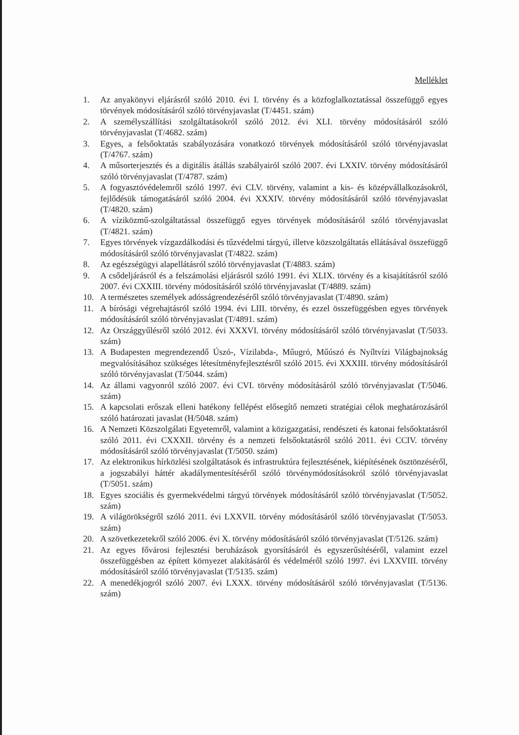Melléklet
1. Az anyakönyvi eljárásról szóló 2010. évi I. törvény és a közfoglalkoztatással összefüggő egyes törvények módosításáról szóló törvényjavaslat (T/4451. szám)
2. A személyszállítási szolgáltatásokról szóló 2012. évi XLI. törvény módosításáról szóló törvényjavaslat (T/4682. szám)
3. Egyes, a felsőoktatás szabályozására vonatkozó törvények módosításáról szóló törvényjavaslat (T/4767. szám)
4. A műsorterjesztés és a digitális átállás szabályairól szóló 2007. évi LXXIV. törvény módosításáról szóló törvényjavaslat (T/4787. szám)
5. A fogyasztóvédelemről szóló 1997. évi CLV. törvény, valamint a kis- és középvállalkozásokról, fejlődésük támogatásáról szóló 2004. évi XXXIV. törvény módosításáról szóló törvényjavaslat (T/4820. szám)
6. A víziközmű-szolgáltatással összefüggő egyes törvények módosításáról szóló törvényjavaslat (T/4821. szám)
7. Egyes törvények vízgazdálkodási és tűzvédelmi tárgyú, illetve közszolgáltatás ellátásával összefüggő módosításáról szóló törvényjavaslat (T/4822. szám)
8. Az egészségügyi alapellátásról szóló törvényjavaslat (T/4883. szám)
9. A csődeljárásról és a felszámolási eljárásról szóló 1991. évi XLIX. törvény és a kisajátításról szóló 2007. évi CXXIII. törvény módosításáról szóló törvényjavaslat (T/4889. szám)
10. A természetes személyek adósságrendezéséről szóló törvényjavaslat (T/4890. szám)
11. A bírósági végrehajtásról szóló 1994. évi LIII. törvény, és ezzel összefüggésben egyes törvények módosításáról szóló törvényjavaslat (T/4891. szám)
12. Az Országgyűlésről szóló 2012. évi XXXVI. törvény módosításáról szóló törvényjavaslat (T/5033. szám)
13. A Budapesten megrendezendő Úszó-, Vízilabda-, Műugró, Műúszó és Nyíltvízi Világbajnokság megvalósításához szükséges létesítményfejlesztésről szóló 2015. évi XXXIII. törvény módosításáról szóló törvényjavaslat (T/5044. szám)
14. Az állami vagyonról szóló 2007. évi CVI. törvény módosításáról szóló törvényjavaslat (T/5046. szám)
15. A kapcsolati erőszak elleni hatékony fellépést elősegítő nemzeti stratégiai célok meghatározásáról szóló határozati javaslat (H/5048. szám)
16. A Nemzeti Közszolgálati Egyetemről, valamint a közigazgatási, rendészeti és katonai felsőoktatásról szóló 2011. évi CXXXII. törvény és a nemzeti felsőoktatásról szóló 2011. évi CCIV. törvény módosításáról szóló törvényjavaslat (T/5050. szám)
17. Az elektronikus hírközlési szolgáltatások és infrastruktúra fejlesztésének, kiépítésének ösztönzéséről, a jogszabályi háttér akadálymentesítéséről szóló törvénymódosításokról szóló törvényjavaslat (T/5051. szám)
18. Egyes szociális és gyermekvédelmi tárgyú törvények módosításáról szóló törvényjavaslat (T/5052. szám)
19. A világörökségről szóló 2011. évi LXXVII. törvény módosításáról szóló törvényjavaslat (T/5053. szám)
20. A szövetkezetekről szóló 2006. évi X. törvény módosításáról szóló törvényjavaslat (T/5126. szám)
21. Az egyes fővárosi fejlesztési beruházások gyorsításáról és egyszerűsítéséről, valamint ezzel összefüggésben az épített környezet alakításáról és védelméről szóló 1997. évi LXXVIII. törvény módosításáról szóló törvényjavaslat (T/5135. szám)
22. A menedékjogról szóló 2007. évi LXXX. törvény módosításáról szóló törvényjavaslat (T/5136. szám)